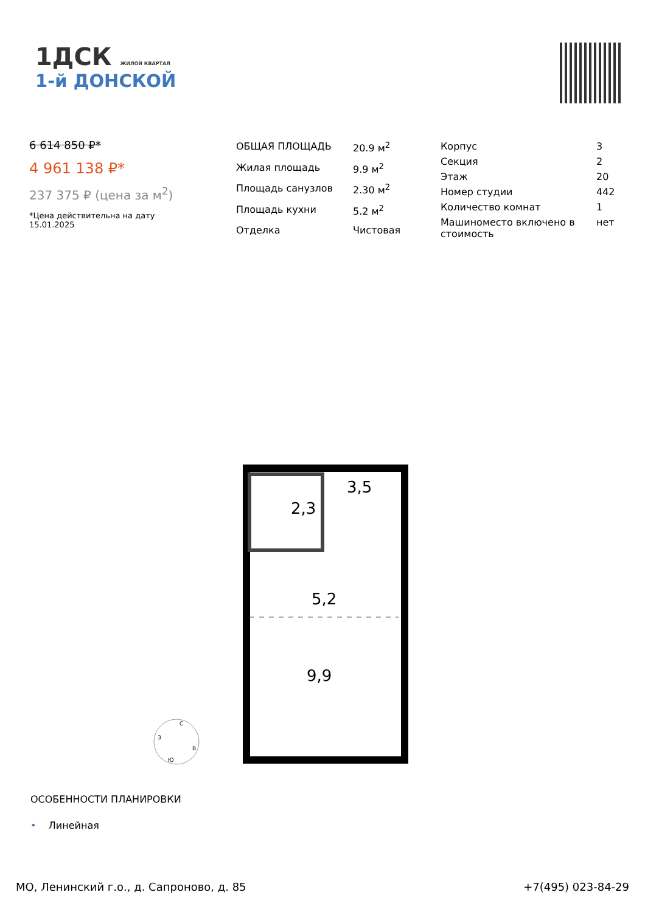1ДСК ЖИЛОЙ КВАРТАЛ
1-й ДОНСКОЙ
6 614 850 ₽*
4 961 138 ₽*
237 375 ₽ (цена за м<sup>2</sup>)
*Цена действительна на дату
15.01.2025
| ОБЩАЯ ПЛОЩАДЬ | 20.9 м<sup>2</sup> |
| Жилая площадь | 9.9 м<sup>2</sup> |
| Площадь санузлов | 2.30 м<sup>2</sup> |
| Площадь кухни | 5.2 м<sup>2</sup> |
| Отделка | Чистовая |
| Корпус | 3 |
| Секция | 2 |
| Этаж | 20 |
| Номер студии | 442 |
| Количество комнат | 1 |
| Машиноместо включено в стоимость | нет |
3,5
2,3
5,2
9,9
С
В
Ю
З
ОСОБЕННОСТИ ПЛАНИРОВКИ
• Линейная
МО, Ленинский г.о., д. Сапроново, д. 85 +7(495) 023-84-29